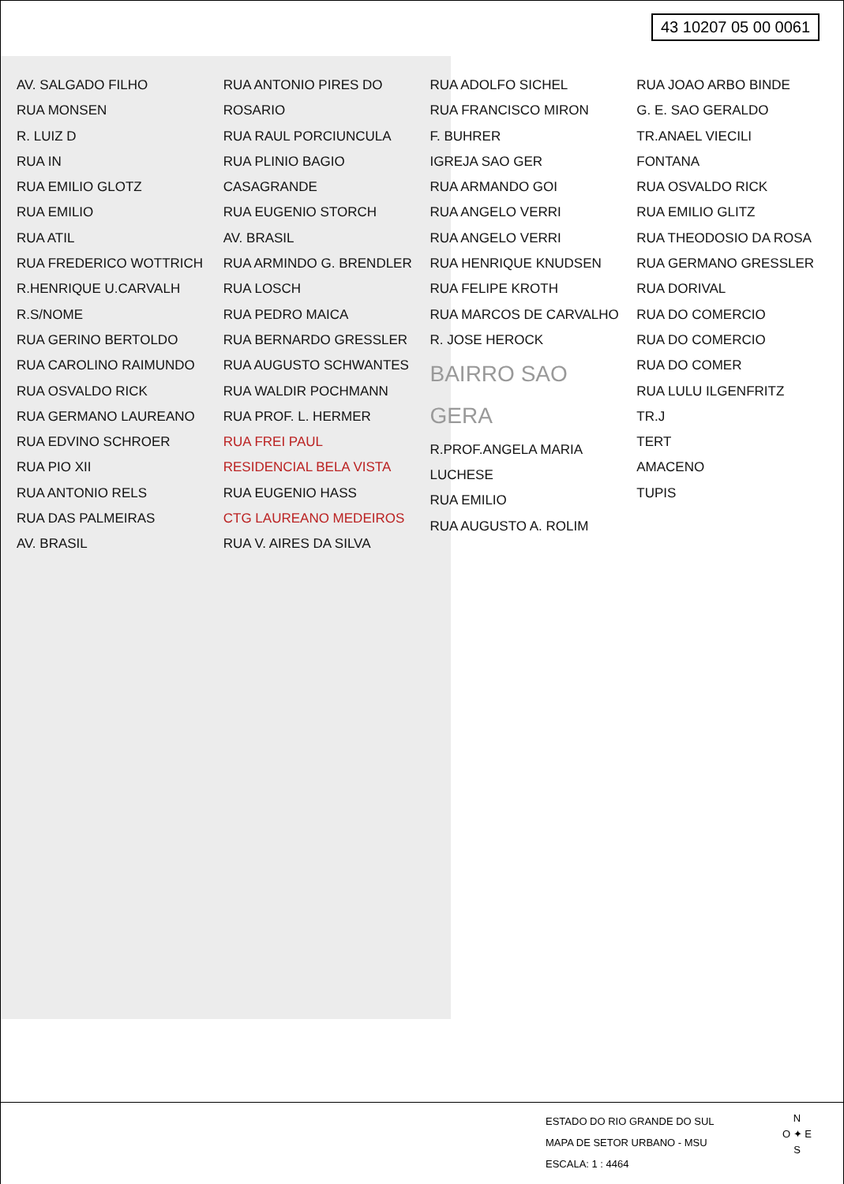43 10207 05 00 0061
AV. SALGADO FILHO
RUA MONSEN
R. LUIZ D
RUA IN
RUA EMILIO GLOTZ
RUA EMILIO
RUA ATIL
RUA FREDERICO WOTTRICH
R.HENRIQUE U.CARVALH
R.S/NOME
RUA GERINO BERTOLDO
RUA CAROLINO RAIMUNDO
RUA OSVALDO RICK
RUA GERMANO LAUREANO
RUA EDVINO SCHROER
RUA PIO XII
RUA ANTONIO RELS
RUA DAS PALMEIRAS
AV. BRASIL
RUA ANTONIO PIRES DO ROSARIO
RUA RAUL PORCIUNCULA
RUA PLINIO BAGIO
CASAGRANDE
RUA EUGENIO STORCH
AV. BRASIL
RUA ARMINDO G. BRENDLER
RUA LOSCH
RUA PEDRO MAICA
RUA BERNARDO GRESSLER
RUA AUGUSTO SCHWANTES
RUA WALDIR POCHMANN
RUA PROF. L. HERMER
RUA FREI PAUL
RESIDENCIAL BELA VISTA
RUA EUGENIO HASS
CTG LAUREANO MEDEIROS
RUA V. AIRES DA SILVA
RUA ADOLFO SICHEL
RUA FRANCISCO MIRON
F. BUHRER
IGREJA SAO GER
RUA ARMANDO GOI
RUA ANGELO VERRI
RUA ANGELO VERRI
RUA HENRIQUE KNUDSEN
RUA FELIPE KROTH
RUA MARCOS DE CARVALHO
R. JOSE HEROCK
BAIRRO SAO GERA
R.PROF.ANGELA MARIA LUCHESE
RUA EMILIO
RUA AUGUSTO A. ROLIM
RUA JOAO ARBO BINDE
G. E. SAO GERALDO
TR.ANAEL VIECILI
FONTANA
RUA OSVALDO RICK
RUA EMILIO GLITZ
RUA THEODOSIO DA ROSA
RUA GERMANO GRESSLER
RUA DORIVAL
RUA DO COMERCIO
RUA DO COMERCIO
RUA DO COMER
RUA LULU ILGENFRITZ
TR.J
TERT
AMACENO
TUPIS
ESTADO DO RIO GRANDE DO SUL
MAPA DE SETOR URBANO - MSU
ESCALA: 1 : 4464
N
O ✦ E
S